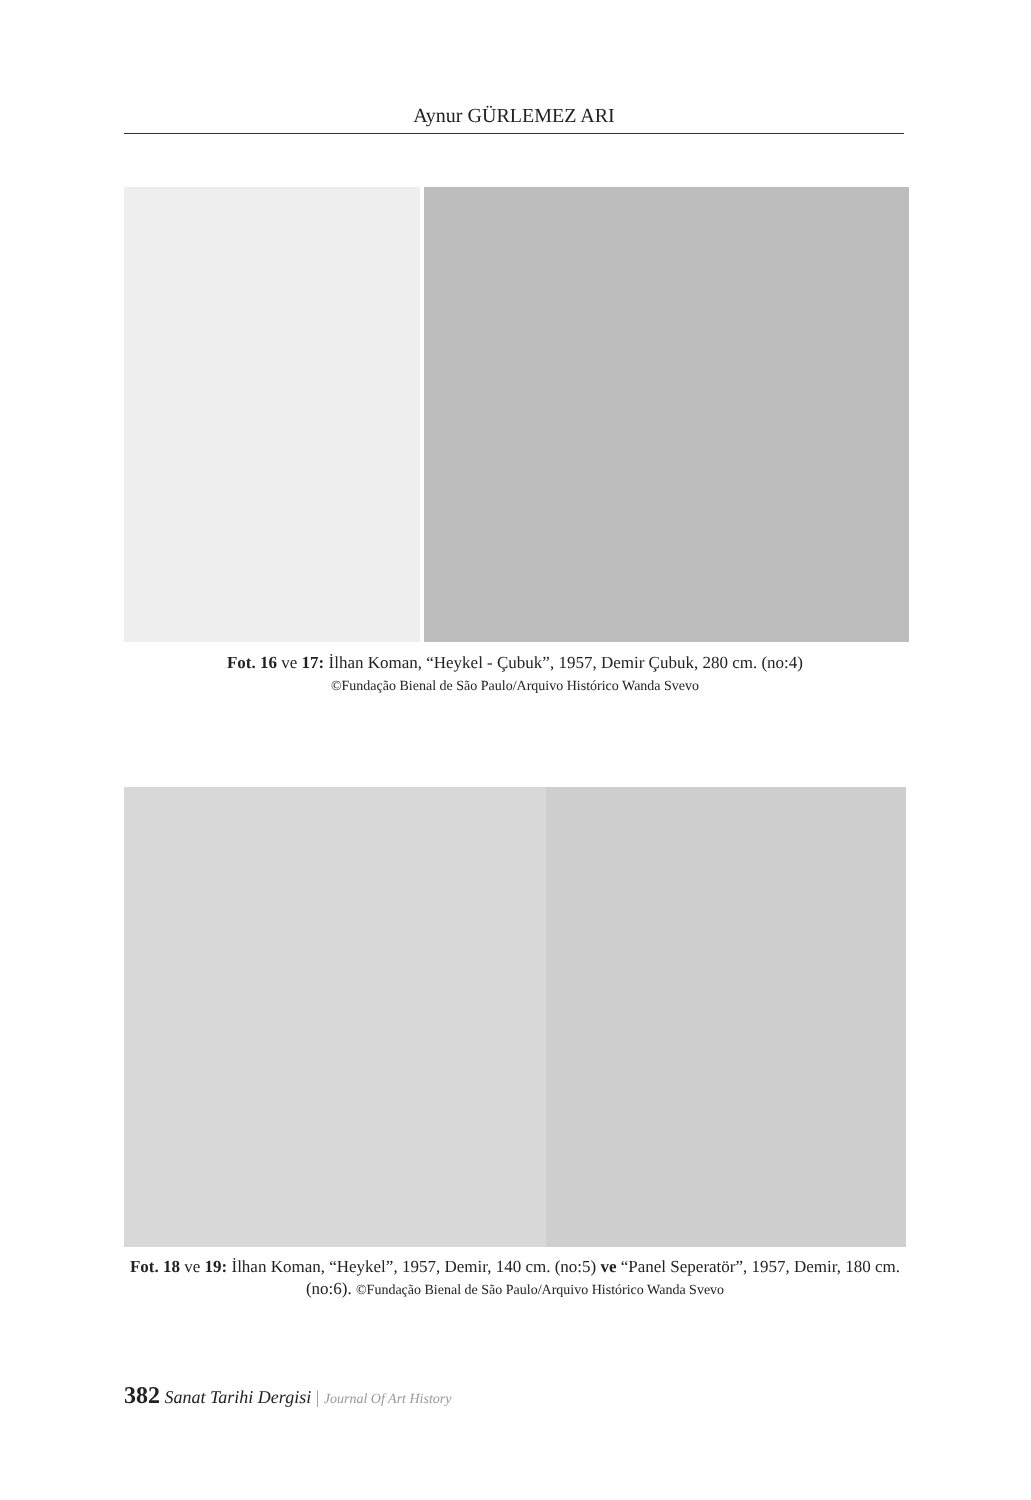Aynur GÜRLEMEZ ARI
Fot. 16 ve 17: İlhan Koman, “Heykel - Çubuk”, 1957, Demir Çubuk, 280 cm. (no:4)
©Fundação Bienal de São Paulo/Arquivo Histórico Wanda Svevo
Fot. 18 ve 19: İlhan Koman, “Heykel”, 1957, Demir, 140 cm. (no:5) ve “Panel Seperatör”, 1957, Demir, 180 cm. (no:6). ©Fundação Bienal de São Paulo/Arquivo Histórico Wanda Svevo
382 Sanat Tarihi Dergisi | Journal Of Art History